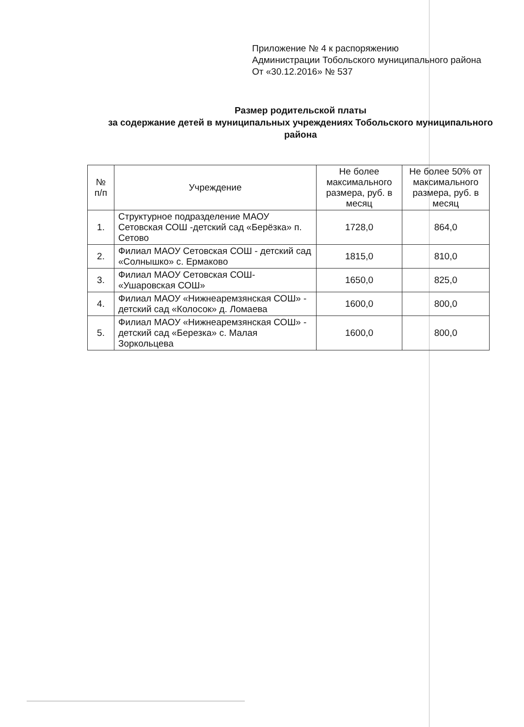Приложение № 4 к распоряжению
Администрации Тобольского муниципального района
От «30.12.2016» № 537
Размер родительской платы
за содержание детей в муниципальных учреждениях Тобольского муниципального района
| № п/п | Учреждение | Не более максимального размера, руб. в месяц | Не более 50% от максимального размера, руб. в месяц |
| --- | --- | --- | --- |
| 1. | Структурное подразделение МАОУ Сетовская СОШ -детский сад «Берёзка» п. Сетово | 1728,0 | 864,0 |
| 2. | Филиал МАОУ Сетовская СОШ - детский сад «Солнышко» с. Ермаково | 1815,0 | 810,0 |
| 3. | Филиал МАОУ Сетовская СОШ- «Ушаровская СОШ» | 1650,0 | 825,0 |
| 4. | Филиал МАОУ «Нижнеаремзянская СОШ» - детский сад «Колосок» д. Ломаева | 1600,0 | 800,0 |
| 5. | Филиал МАОУ «Нижнеаремзянская СОШ» - детский сад «Березка» с. Малая Зоркольцева | 1600,0 | 800,0 |